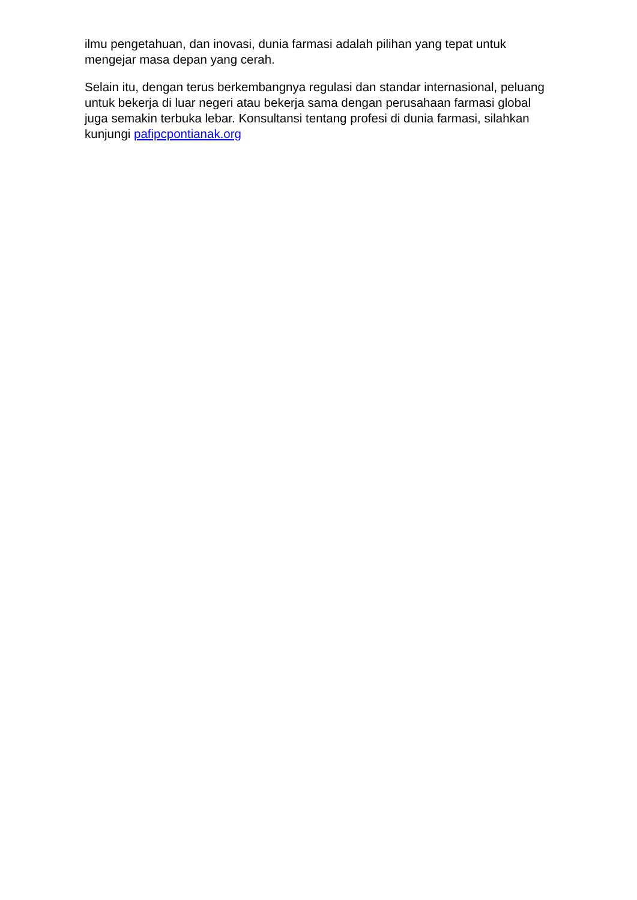ilmu pengetahuan, dan inovasi, dunia farmasi adalah pilihan yang tepat untuk mengejar masa depan yang cerah.
Selain itu, dengan terus berkembangnya regulasi dan standar internasional, peluang untuk bekerja di luar negeri atau bekerja sama dengan perusahaan farmasi global juga semakin terbuka lebar. Konsultansi tentang profesi di dunia farmasi, silahkan kunjungi pafipcpontianak.org